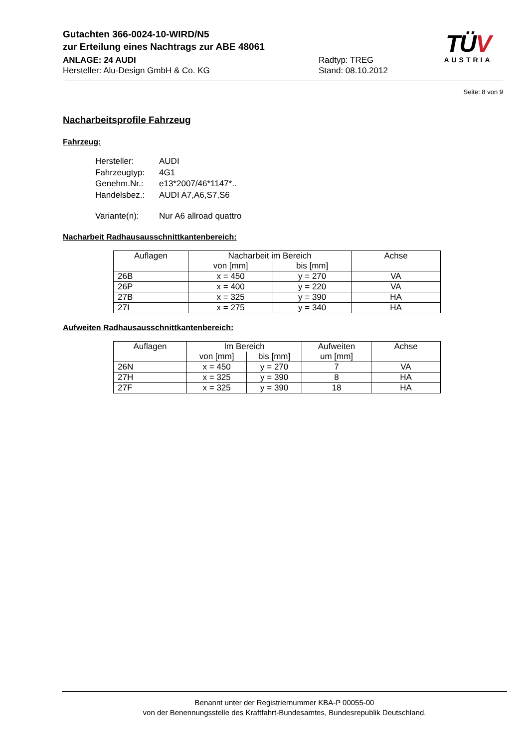Gutachten 366-0024-10-WIRD/N5
zur Erteilung eines Nachtrags zur ABE 48061
ANLAGE: 24 AUDI Radtyp: TREG
Hersteller: Alu-Design GmbH & Co. KG Stand: 08.10.2012
TÜV
AUSTRIA
Seite: 8 von 9
Nacharbeitsprofile Fahrzeug
Fahrzeug:
| Hersteller: | AUDI |
| Fahrzeugtyp: | 4G1 |
| Genehm.Nr.: | e13*2007/46*1147*.. |
| Handelsbez.: | AUDI A7,A6,S7,S6 |
| Variante(n): | Nur A6 allroad quattro |
Nacharbeit Radhausausschnittkantenbereich:
| Auflagen | Nacharbeit im Bereich | | Achse |
| --- | --- | --- | --- |
| | von [mm] | bis [mm] | |
| 26B | x = 450 | y = 270 | VA |
| 26P | x = 400 | y = 220 | VA |
| 27B | x = 325 | y = 390 | HA |
| 27I | x = 275 | y = 340 | HA |
Aufweiten Radhausausschnittkantenbereich:
| Auflagen | Im Bereich | | Aufweiten | Achse |
| --- | --- | --- | --- | --- |
| | von [mm] | bis [mm] | um [mm] | |
| 26N | x = 450 | y = 270 | 7 | VA |
| 27H | x = 325 | y = 390 | 8 | HA |
| 27F | x = 325 | y = 390 | 18 | HA |
Benannt unter der Registriernummer KBA-P 00055-00
von der Benennungsstelle des Kraftfahrt-Bundesamtes, Bundesrepublik Deutschland.